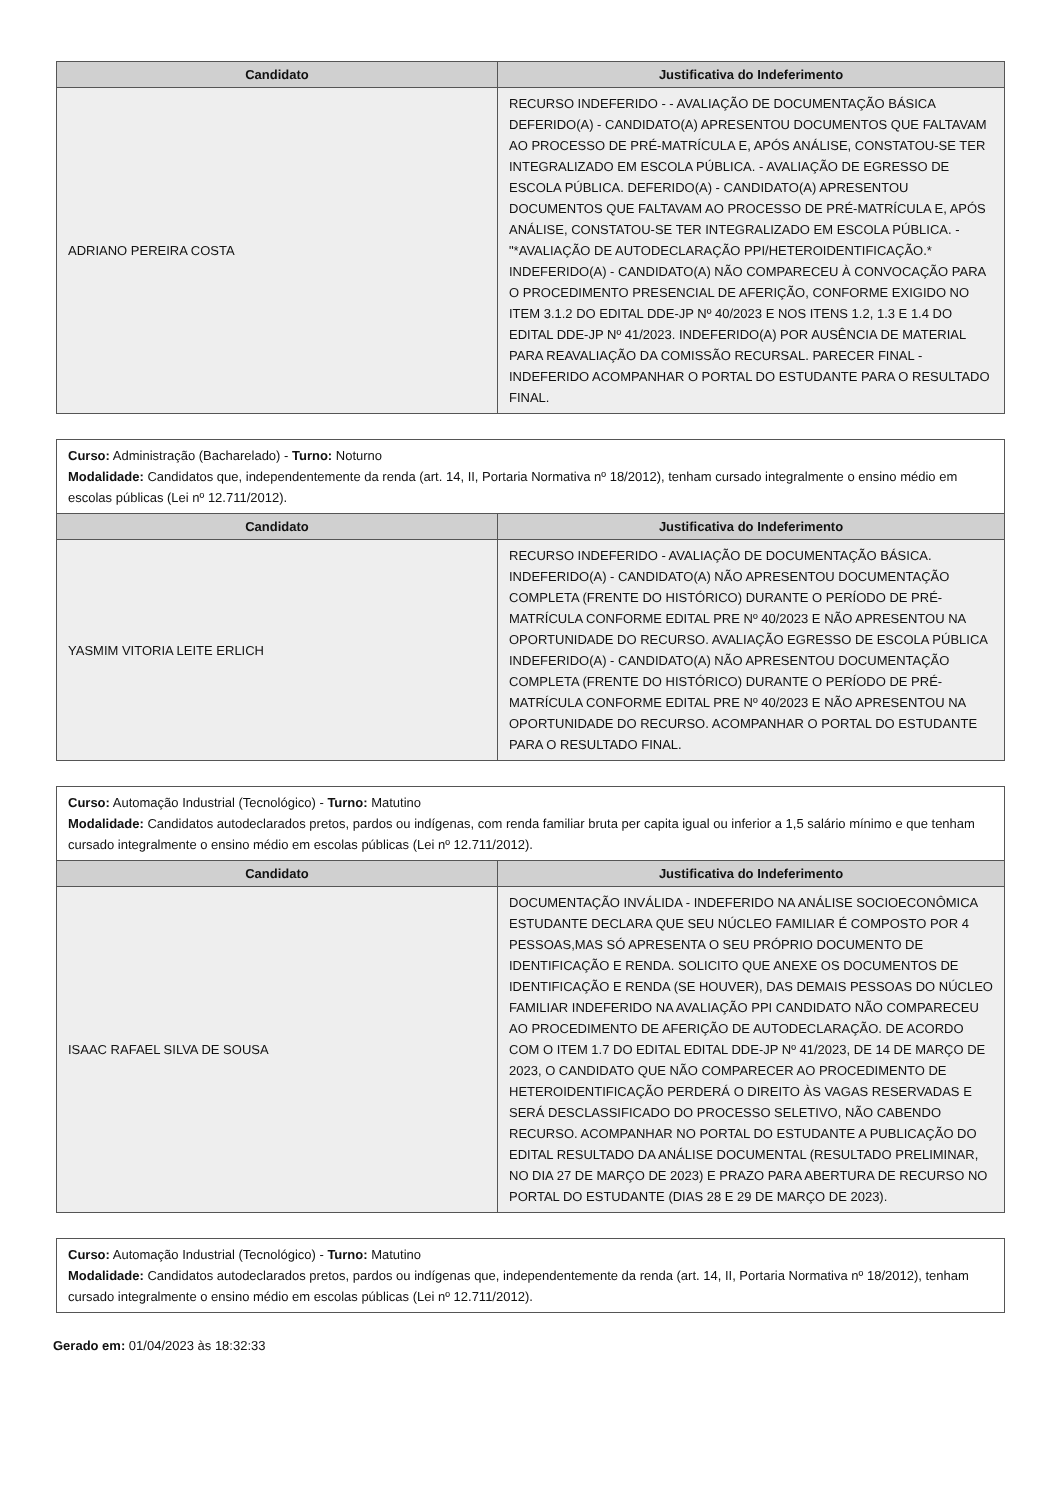| Candidato | Justificativa do Indeferimento |
| --- | --- |
| ADRIANO PEREIRA COSTA | RECURSO INDEFERIDO - - AVALIAÇÃO DE DOCUMENTAÇÃO BÁSICA DEFERIDO(A) - CANDIDATO(A) APRESENTOU DOCUMENTOS QUE FALTAVAM AO PROCESSO DE PRÉ-MATRÍCULA E, APÓS ANÁLISE, CONSTATOU-SE TER INTEGRALIZADO EM ESCOLA PÚBLICA. - AVALIAÇÃO DE EGRESSO DE ESCOLA PÚBLICA. DEFERIDO(A) - CANDIDATO(A) APRESENTOU DOCUMENTOS QUE FALTAVAM AO PROCESSO DE PRÉ-MATRÍCULA E, APÓS ANÁLISE, CONSTATOU-SE TER INTEGRALIZADO EM ESCOLA PÚBLICA. - "*AVALIAÇÃO DE AUTODECLARAÇÃO PPI/HETEROIDENTIFICAÇÃO.* INDEFERIDO(A) - CANDIDATO(A) NÃO COMPARECEU À CONVOCAÇÃO PARA O PROCEDIMENTO PRESENCIAL DE AFERIÇÃO, CONFORME EXIGIDO NO ITEM 3.1.2 DO EDITAL DDE-JP Nº 40/2023 E NOS ITENS 1.2, 1.3 E 1.4 DO EDITAL DDE-JP Nº 41/2023. INDEFERIDO(A) POR AUSÊNCIA DE MATERIAL PARA REAVALIAÇÃO DA COMISSÃO RECURSAL. PARECER FINAL - INDEFERIDO ACOMPANHAR O PORTAL DO ESTUDANTE PARA O RESULTADO FINAL. |
| Curso: Administração (Bacharelado) - Turno: Noturno Modalidade: Candidatos que, independentemente da renda (art. 14, II, Portaria Normativa nº 18/2012), tenham cursado integralmente o ensino médio em escolas públicas (Lei nº 12.711/2012). | |
| Candidato | Justificativa do Indeferimento |
| YASMIM VITORIA LEITE ERLICH | RECURSO INDEFERIDO - AVALIAÇÃO DE DOCUMENTAÇÃO BÁSICA. INDEFERIDO(A) - CANDIDATO(A) NÃO APRESENTOU DOCUMENTAÇÃO COMPLETA (FRENTE DO HISTÓRICO) DURANTE O PERÍODO DE PRÉ-MATRÍCULA CONFORME EDITAL PRE Nº 40/2023 E NÃO APRESENTOU NA OPORTUNIDADE DO RECURSO. AVALIAÇÃO EGRESSO DE ESCOLA PÚBLICA INDEFERIDO(A) - CANDIDATO(A) NÃO APRESENTOU DOCUMENTAÇÃO COMPLETA (FRENTE DO HISTÓRICO) DURANTE O PERÍODO DE PRÉ-MATRÍCULA CONFORME EDITAL PRE Nº 40/2023 E NÃO APRESENTOU NA OPORTUNIDADE DO RECURSO. ACOMPANHAR O PORTAL DO ESTUDANTE PARA O RESULTADO FINAL. |
| Curso: Automação Industrial (Tecnológico) - Turno: Matutino Modalidade: Candidatos autodeclarados pretos, pardos ou indígenas, com renda familiar bruta per capita igual ou inferior a 1,5 salário mínimo e que tenham cursado integralmente o ensino médio em escolas públicas (Lei nº 12.711/2012). | |
| Candidato | Justificativa do Indeferimento |
| ISAAC RAFAEL SILVA DE SOUSA | DOCUMENTAÇÃO INVÁLIDA - INDEFERIDO NA ANÁLISE SOCIOECONÔMICA ESTUDANTE DECLARA QUE SEU NÚCLEO FAMILIAR É COMPOSTO POR 4 PESSOAS,MAS SÓ APRESENTA O SEU PRÓPRIO DOCUMENTO DE IDENTIFICAÇÃO E RENDA. SOLICITO QUE ANEXE OS DOCUMENTOS DE IDENTIFICAÇÃO E RENDA (SE HOUVER), DAS DEMAIS PESSOAS DO NÚCLEO FAMILIAR INDEFERIDO NA AVALIAÇÃO PPI CANDIDATO NÃO COMPARECEU AO PROCEDIMENTO DE AFERIÇÃO DE AUTODECLARAÇÃO. DE ACORDO COM O ITEM 1.7 DO EDITAL EDITAL DDE-JP Nº 41/2023, DE 14 DE MARÇO DE 2023, O CANDIDATO QUE NÃO COMPARECER AO PROCEDIMENTO DE HETEROIDENTIFICAÇÃO PERDERÁ O DIREITO ÀS VAGAS RESERVADAS E SERÁ DESCLASSIFICADO DO PROCESSO SELETIVO, NÃO CABENDO RECURSO. ACOMPANHAR NO PORTAL DO ESTUDANTE A PUBLICAÇÃO DO EDITAL RESULTADO DA ANÁLISE DOCUMENTAL (RESULTADO PRELIMINAR, NO DIA 27 DE MARÇO DE 2023) E PRAZO PARA ABERTURA DE RECURSO NO PORTAL DO ESTUDANTE (DIAS 28 E 29 DE MARÇO DE 2023). |
| Curso: Automação Industrial (Tecnológico) - Turno: Matutino Modalidade: Candidatos autodeclarados pretos, pardos ou indígenas que, independentemente da renda (art. 14, II, Portaria Normativa nº 18/2012), tenham cursado integralmente o ensino médio em escolas públicas (Lei nº 12.711/2012). |
Gerado em: 01/04/2023 às 18:32:33